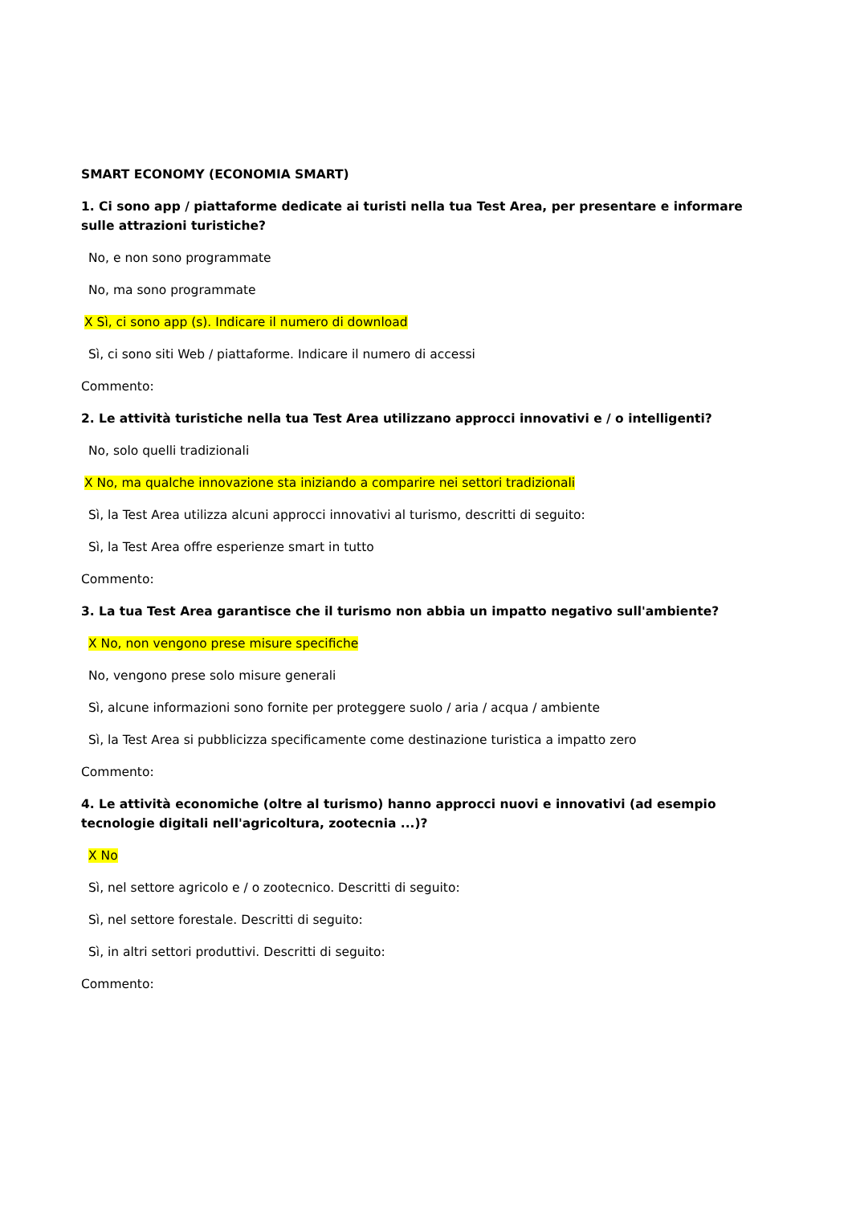SMART ECONOMY (ECONOMIA SMART)
1. Ci sono app / piattaforme dedicate ai turisti nella tua Test Area, per presentare e informare sulle attrazioni turistiche?
No, e non sono programmate
No, ma sono programmate
X Sì, ci sono app (s). Indicare il numero di download
Sì, ci sono siti Web / piattaforme. Indicare il numero di accessi
Commento:
2. Le attività turistiche nella tua Test Area utilizzano approcci innovativi e / o intelligenti?
No, solo quelli tradizionali
X No, ma qualche innovazione sta iniziando a comparire nei settori tradizionali
Sì, la Test Area utilizza alcuni approcci innovativi al turismo, descritti di seguito:
Sì, la Test Area offre esperienze smart in tutto
Commento:
3. La tua Test Area garantisce che il turismo non abbia un impatto negativo sull'ambiente?
X No, non vengono prese misure specifiche
No, vengono prese solo misure generali
Sì, alcune informazioni sono fornite per proteggere suolo / aria / acqua / ambiente
Sì, la Test Area si pubblicizza specificamente come destinazione turistica a impatto zero
Commento:
4. Le attività economiche (oltre al turismo) hanno approcci nuovi e innovativi (ad esempio tecnologie digitali nell'agricoltura, zootecnia ...)?
X No
Sì, nel settore agricolo e / o zootecnico. Descritti di seguito:
Sì, nel settore forestale. Descritti di seguito:
Sì, in altri settori produttivi. Descritti di seguito:
Commento: